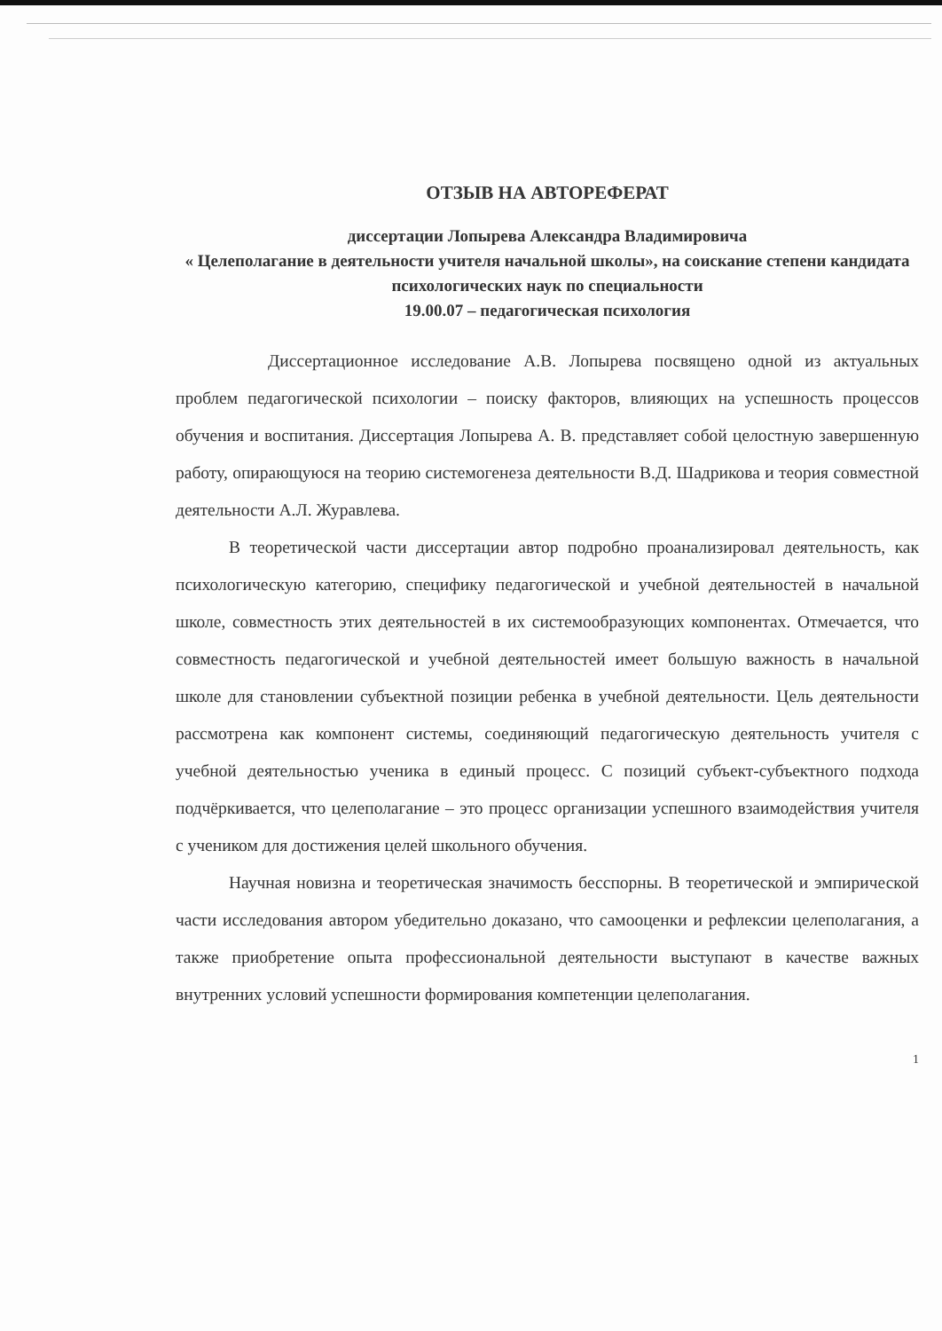ОТЗЫВ НА АВТОРЕФЕРАТ
диссертации Лопырева Александра Владимировича
« Целеполагание в деятельности учителя начальной школы», на соискание степени кандидата психологических наук по специальности
19.00.07 – педагогическая психология
Диссертационное исследование А.В. Лопырева посвящено одной из актуальных проблем педагогической психологии – поиску факторов, влияющих на успешность процессов обучения и воспитания. Диссертация Лопырева А. В. представляет собой целостную завершенную работу, опирающуюся на теорию системогенеза деятельности В.Д. Шадрикова и теория совместной деятельности А.Л. Журавлева.
В теоретической части диссертации автор подробно проанализировал деятельность, как психологическую категорию, специфику педагогической и учебной деятельностей в начальной школе, совместность этих деятельностей в их системообразующих компонентах. Отмечается, что совместность педагогической и учебной деятельностей имеет большую важность в начальной школе для становлении субъектной позиции ребенка в учебной деятельности. Цель деятельности рассмотрена как компонент системы, соединяющий педагогическую деятельность учителя с учебной деятельностью ученика в единый процесс. С позиций субъект-субъектного подхода подчёркивается, что целеполагание – это процесс организации успешного взаимодействия учителя с учеником для достижения целей школьного обучения.
Научная новизна и теоретическая значимость бесспорны. В теоретической и эмпирической части исследования автором убедительно доказано, что самооценки и рефлексии целеполагания, а также приобретение опыта профессиональной деятельности выступают в качестве важных внутренних условий успешности формирования компетенции целеполагания.
1